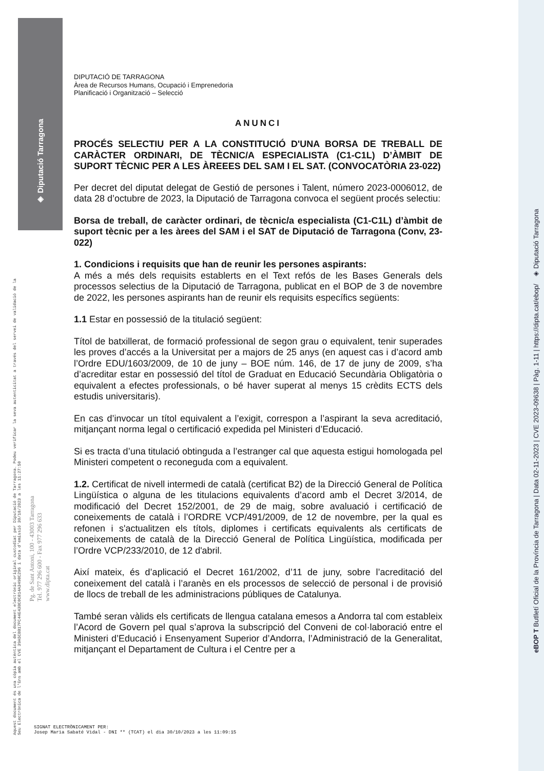◈ Diputació Tarragona
eBOP T Butlletí Oficial de la Província de Tarragona | Data 02-11-2023 | CVE 2023-09638 | Pàg. 1-11 | https://dipta.cat/ebop/ ◈ Diputació Tarragona
Aquest document és una còpia autèntica del document electrònic original custodiat per Diputació de Tarragona. Podeu verificar la seva autenticitat a través del servei de validació de la Seu Electrònica de l'Ens amb el CVE 39A5CBB17FC44E43BC0C814A3498C296 i data d'emissió 30/10/2023 a les 11:27:50
Pg. de Sant Antoni, 100 - 43003 Tarragona
Tel. 977 296 600 - Fax 977 296 633
www.dipta.cat
DIPUTACIÓ DE TARRAGONA
Àrea de Recursos Humans, Ocupació i Emprenedoria
Planificació i Organització – Selecció
ANUNCI
PROCÉS SELECTIU PER A LA CONSTITUCIÓ D'UNA BORSA DE TREBALL DE CARÀCTER ORDINARI, DE TÈCNIC/A ESPECIALISTA (C1-C1L) D’ÀMBIT DE SUPORT TÈCNIC PER A LES ÀREEES DEL SAM I EL SAT. (CONVOCATÒRIA 23-022)
Per decret del diputat delegat de Gestió de persones i Talent, número 2023-0006012, de data 28 d’octubre de 2023, la Diputació de Tarragona convoca el següent procés selectiu:
Borsa de treball, de caràcter ordinari, de tècnic/a especialista (C1-C1L) d’àmbit de suport tècnic per a les àrees del SAM i el SAT de Diputació de Tarragona (Conv, 23-022)
1. Condicions i requisits que han de reunir les persones aspirants:
A més a més dels requisits establerts en el Text refós de les Bases Generals dels processos selectius de la Diputació de Tarragona, publicat en el BOP de 3 de novembre de 2022, les persones aspirants han de reunir els requisits específics següents:
1.1 Estar en possessió de la titulació següent:
Títol de batxillerat, de formació professional de segon grau o equivalent, tenir superades les proves d’accés a la Universitat per a majors de 25 anys (en aquest cas i d’acord amb l’Ordre EDU/1603/2009, de 10 de juny – BOE núm. 146, de 17 de juny de 2009, s’ha d’acreditar estar en possessió del títol de Graduat en Educació Secundària Obligatòria o equivalent a efectes professionals, o bé haver superat al menys 15 crèdits ECTS dels estudis universitaris).
En cas d’invocar un títol equivalent a l’exigit, correspon a l’aspirant la seva acreditació, mitjançant norma legal o certificació expedida pel Ministeri d’Educació.
Si es tracta d’una titulació obtinguda a l’estranger cal que aquesta estigui homologada pel Ministeri competent o reconeguda com a equivalent.
1.2. Certificat de nivell intermedi de català (certificat B2) de la Direcció General de Política Lingüística o alguna de les titulacions equivalents d’acord amb el Decret 3/2014, de modificació del Decret 152/2001, de 29 de maig, sobre avaluació i certificació de coneixements de català i l’ORDRE VCP/491/2009, de 12 de novembre, per la qual es refonen i s'actualitzen els títols, diplomes i certificats equivalents als certificats de coneixements de català de la Direcció General de Política Lingüística, modificada per l’Ordre VCP/233/2010, de 12 d'abril.
Així mateix, és d’aplicació el Decret 161/2002, d’11 de juny, sobre l’acreditació del coneixement del català i l’aranès en els processos de selecció de personal i de provisió de llocs de treball de les administracions públiques de Catalunya.
També seran vàlids els certificats de llengua catalana emesos a Andorra tal com estableix l’Acord de Govern pel qual s’aprova la subscripció del Conveni de col·laboració entre el Ministeri d’Educació i Ensenyament Superior d’Andorra, l’Administració de la Generalitat, mitjançant el Departament de Cultura i el Centre per a
SIGNAT ELECTRÒNICAMENT PER:
Josep Maria Sabaté Vidal - DNI ** (TCAT) el dia 30/10/2023 a les 11:09:15